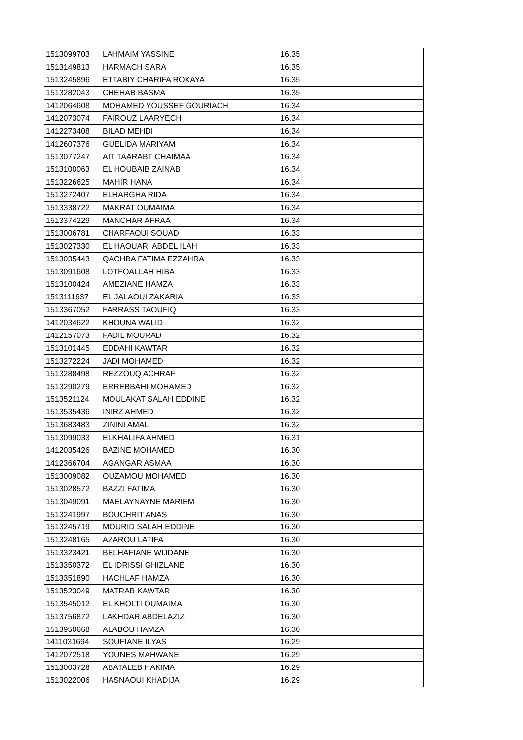| 1513099703 | LAHMAIM YASSINE | 16.35 |
| 1513149813 | HARMACH SARA | 16.35 |
| 1513245896 | ETTABIY CHARIFA ROKAYA | 16.35 |
| 1513282043 | CHEHAB BASMA | 16.35 |
| 1412064608 | MOHAMED YOUSSEF GOURIACH | 16.34 |
| 1412073074 | FAIROUZ LAARYECH | 16.34 |
| 1412273408 | BILAD MEHDI | 16.34 |
| 1412607376 | GUELIDA MARIYAM | 16.34 |
| 1513077247 | AIT TAARABT CHAIMAA | 16.34 |
| 1513100063 | EL HOUBAIB ZAINAB | 16.34 |
| 1513226625 | MAHIR HANA | 16.34 |
| 1513272407 | ELHARGHA RIDA | 16.34 |
| 1513338722 | MAKRAT OUMAIMA | 16.34 |
| 1513374229 | MANCHAR AFRAA | 16.34 |
| 1513006781 | CHARFAOUI SOUAD | 16.33 |
| 1513027330 | EL HAOUARI ABDEL ILAH | 16.33 |
| 1513035443 | QACHBA FATIMA EZZAHRA | 16.33 |
| 1513091608 | LOTFOALLAH HIBA | 16.33 |
| 1513100424 | AMEZIANE HAMZA | 16.33 |
| 1513111637 | EL JALAOUI ZAKARIA | 16.33 |
| 1513367052 | FARRASS TAOUFIQ | 16.33 |
| 1412034622 | KHOUNA WALID | 16.32 |
| 1412157073 | FADIL MOURAD | 16.32 |
| 1513101445 | EDDAHI KAWTAR | 16.32 |
| 1513272224 | JADI MOHAMED | 16.32 |
| 1513288498 | REZZOUQ ACHRAF | 16.32 |
| 1513290279 | ERREBBAHI MOHAMED | 16.32 |
| 1513521124 | MOULAKAT SALAH EDDINE | 16.32 |
| 1513535436 | INIRZ AHMED | 16.32 |
| 1513683483 | ZININI AMAL | 16.32 |
| 1513099033 | ELKHALIFA AHMED | 16.31 |
| 1412035426 | BAZINE MOHAMED | 16.30 |
| 1412366704 | AGANGAR ASMAA | 16.30 |
| 1513009082 | OUZAMOU MOHAMED | 16.30 |
| 1513028572 | BAZZI FATIMA | 16.30 |
| 1513049091 | MAELAYNAYNE MARIEM | 16.30 |
| 1513241997 | BOUCHRIT ANAS | 16.30 |
| 1513245719 | MOURID SALAH EDDINE | 16.30 |
| 1513248165 | AZAROU LATIFA | 16.30 |
| 1513323421 | BELHAFIANE WIJDANE | 16.30 |
| 1513350372 | EL IDRISSI GHIZLANE | 16.30 |
| 1513351890 | HACHLAF HAMZA | 16.30 |
| 1513523049 | MATRAB KAWTAR | 16.30 |
| 1513545012 | EL KHOLTI OUMAIMA | 16.30 |
| 1513756872 | LAKHDAR ABDELAZIZ | 16.30 |
| 1513950668 | ALABOU HAMZA | 16.30 |
| 1411031694 | SOUFIANE ILYAS | 16.29 |
| 1412072518 | YOUNES MAHWANE | 16.29 |
| 1513003728 | ABATALEB HAKIMA | 16.29 |
| 1513022006 | HASNAOUI KHADIJA | 16.29 |